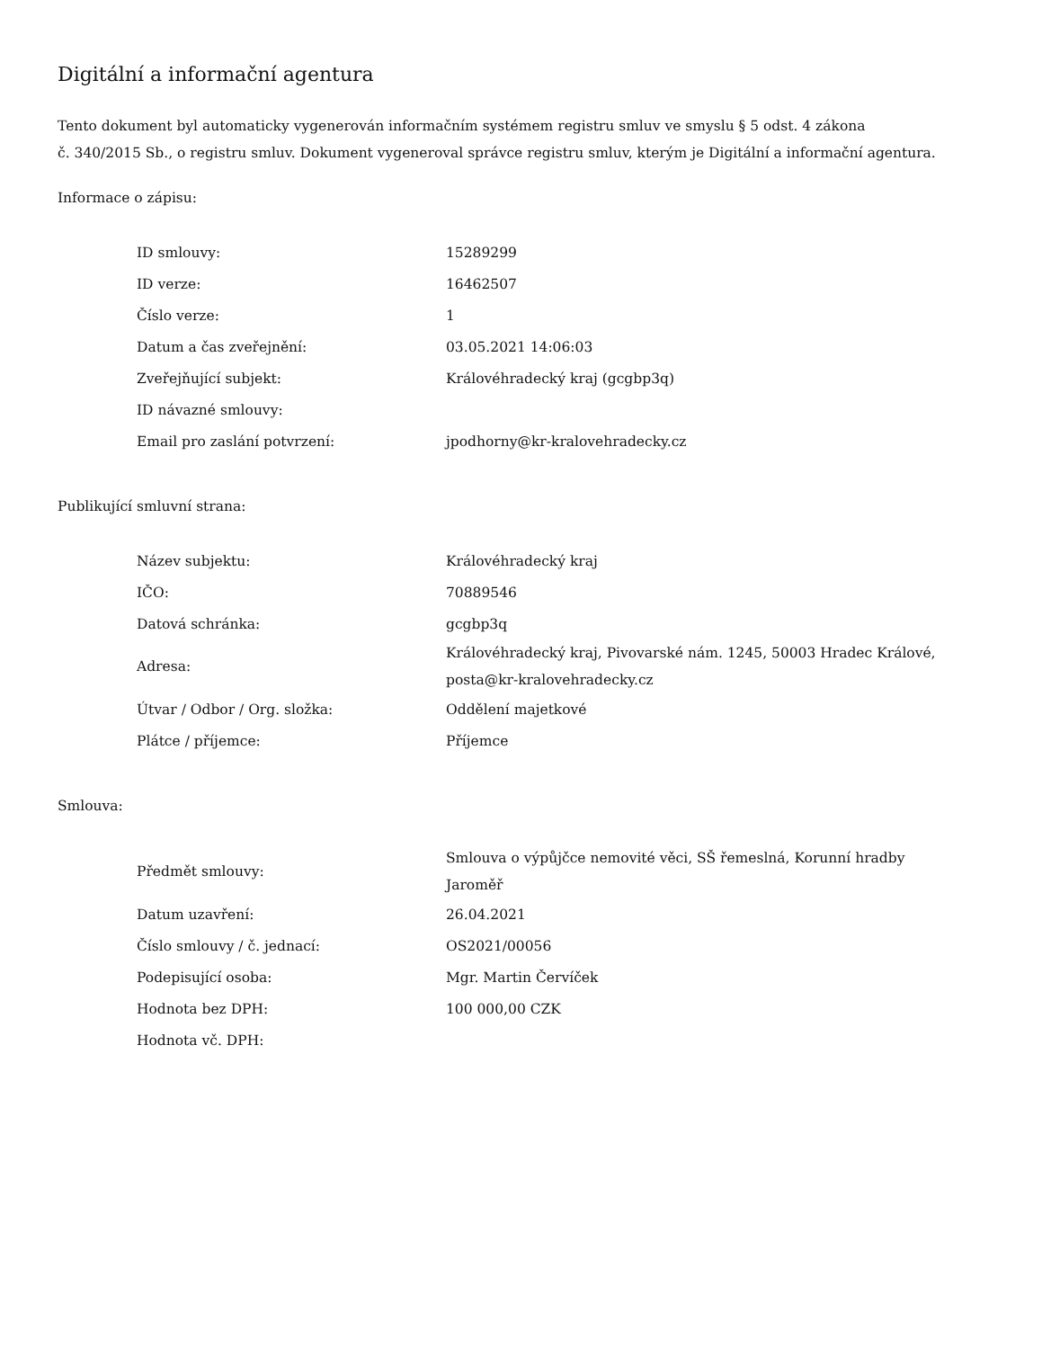Digitální a informační agentura
Tento dokument byl automaticky vygenerován informačním systémem registru smluv ve smyslu § 5 odst. 4 zákona
č. 340/2015 Sb., o registru smluv. Dokument vygeneroval správce registru smluv, kterým je Digitální a informační agentura.
Informace o zápisu:
| ID smlouvy: | 15289299 |
| ID verze: | 16462507 |
| Číslo verze: | 1 |
| Datum a čas zveřejnění: | 03.05.2021 14:06:03 |
| Zveřejňující subjekt: | Královéhradecký kraj (gcgbp3q) |
| ID návazné smlouvy: | |
| Email pro zaslání potvrzení: | jpodhorny@kr-kralovehradecky.cz |
Publikující smluvní strana:
| Název subjektu: | Královéhradecký kraj |
| IČO: | 70889546 |
| Datová schránka: | gcgbp3q |
| Adresa: | Královéhradecký kraj, Pivovarské nám. 1245, 50003 Hradec Králové, posta@kr-kralovehradecky.cz |
| Útvar / Odbor / Org. složka: | Oddělení majetkové |
| Plátce / příjemce: | Příjemce |
Smlouva:
| Předmět smlouvy: | Smlouva o výpůjčce nemovité věci, SŠ řemeslná, Korunní hradby Jaroměř |
| Datum uzavření: | 26.04.2021 |
| Číslo smlouvy / č. jednací: | OS2021/00056 |
| Podepisující osoba: | Mgr. Martin Červíček |
| Hodnota bez DPH: | 100 000,00 CZK |
| Hodnota vč. DPH: | |